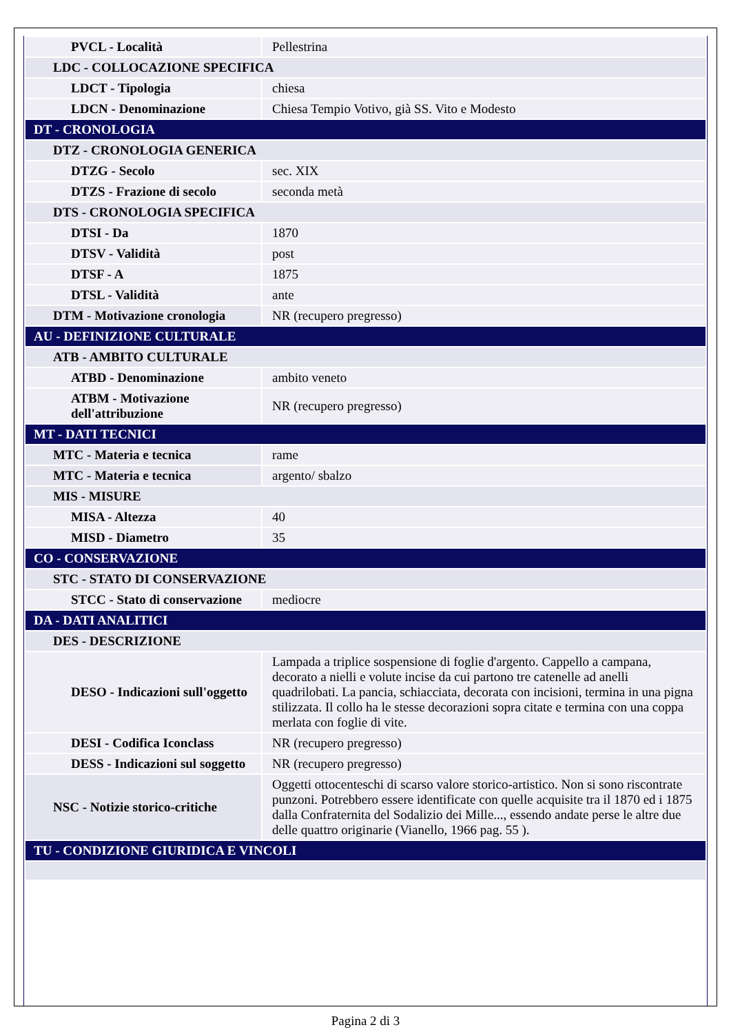| PVCL - Località | Pellestrina |
| LDC - COLLOCAZIONE SPECIFICA | |
| LDCT - Tipologia | chiesa |
| LDCN - Denominazione | Chiesa Tempio Votivo, già SS. Vito e Modesto |
| DT - CRONOLOGIA | |
| DTZ - CRONOLOGIA GENERICA | |
| DTZG - Secolo | sec. XIX |
| DTZS - Frazione di secolo | seconda metà |
| DTS - CRONOLOGIA SPECIFICA | |
| DTSI - Da | 1870 |
| DTSV - Validità | post |
| DTSF - A | 1875 |
| DTSL - Validità | ante |
| DTM - Motivazione cronologia | NR (recupero pregresso) |
| AU - DEFINIZIONE CULTURALE | |
| ATB - AMBITO CULTURALE | |
| ATBD - Denominazione | ambito veneto |
| ATBM - Motivazione dell'attribuzione | NR (recupero pregresso) |
| MT - DATI TECNICI | |
| MTC - Materia e tecnica | rame |
| MTC - Materia e tecnica | argento/ sbalzo |
| MIS - MISURE | |
| MISA - Altezza | 40 |
| MISD - Diametro | 35 |
| CO - CONSERVAZIONE | |
| STC - STATO DI CONSERVAZIONE | |
| STCC - Stato di conservazione | mediocre |
| DA - DATI ANALITICI | |
| DES - DESCRIZIONE | |
| DESO - Indicazioni sull'oggetto | Lampada a triplice sospensione di foglie d'argento. Cappello a campana, decorato a nielli e volute incise da cui partono tre catenelle ad anelli quadrilobati. La pancia, schiacciata, decorata con incisioni, termina in una pigna stilizzata. Il collo ha le stesse decorazioni sopra citate e termina con una coppa merlata con foglie di vite. |
| DESI - Codifica Iconclass | NR (recupero pregresso) |
| DESS - Indicazioni sul soggetto | NR (recupero pregresso) |
| NSC - Notizie storico-critiche | Oggetti ottocenteschi di scarso valore storico-artistico. Non si sono riscontrate punzoni. Potrebbero essere identificate con quelle acquisite tra il 1870 ed i 1875 dalla Confraternita del Sodalizio dei Mille..., essendo andate perse le altre due delle quattro originarie (Vianello, 1966 pag. 55 ). |
| TU - CONDIZIONE GIURIDICA E VINCOLI | |
Pagina 2 di 3